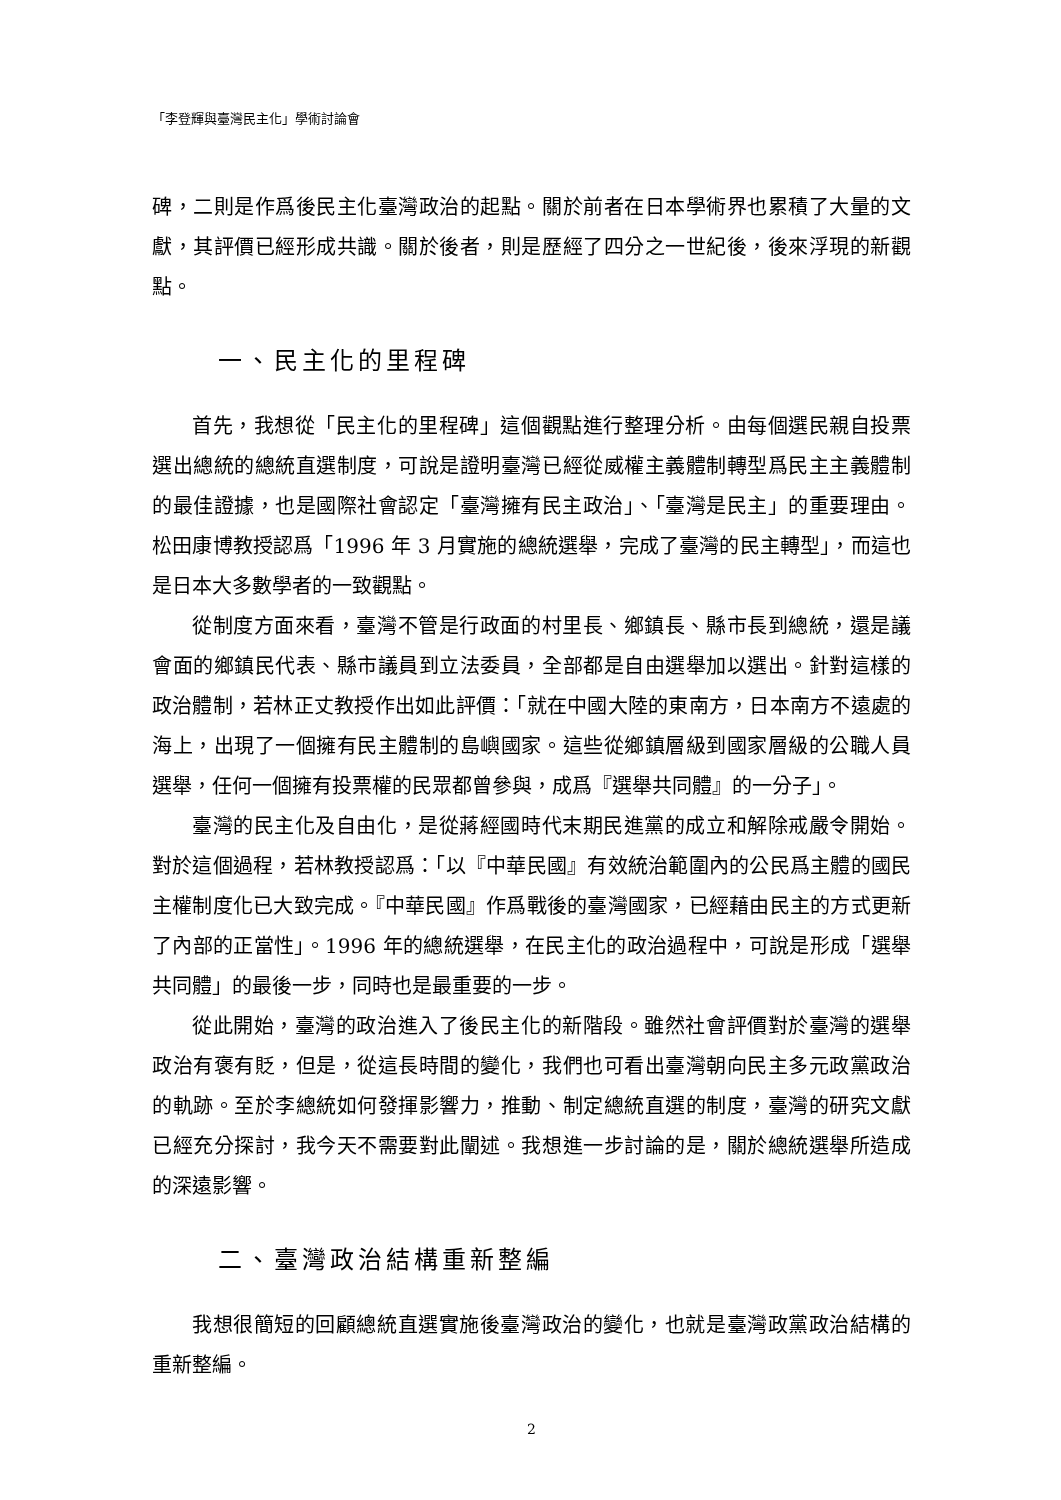「李登輝與臺灣民主化」學術討論會
碑，二則是作爲後民主化臺灣政治的起點。關於前者在日本學術界也累積了大量的文獻，其評價已經形成共識。關於後者，則是歷經了四分之一世紀後，後來浮現的新觀點。
一、民主化的里程碑
首先，我想從「民主化的里程碑」這個觀點進行整理分析。由每個選民親自投票選出總統的總統直選制度，可說是證明臺灣已經從威權主義體制轉型爲民主主義體制的最佳證據，也是國際社會認定「臺灣擁有民主政治」、「臺灣是民主」的重要理由。松田康博教授認爲「1996 年 3 月實施的總統選舉，完成了臺灣的民主轉型」，而這也是日本大多數學者的一致觀點。
從制度方面來看，臺灣不管是行政面的村里長、鄉鎮長、縣市長到總統，還是議會面的鄉鎮民代表、縣市議員到立法委員，全部都是自由選舉加以選出。針對這樣的政治體制，若林正丈教授作出如此評價：「就在中國大陸的東南方，日本南方不遠處的海上，出現了一個擁有民主體制的島嶼國家。這些從鄉鎮層級到國家層級的公職人員選舉，任何一個擁有投票權的民眾都曾參與，成爲『選舉共同體』的一分子」。
臺灣的民主化及自由化，是從蔣經國時代末期民進黨的成立和解除戒嚴令開始。對於這個過程，若林教授認爲：「以『中華民國』有效統治範圍內的公民爲主體的國民主權制度化已大致完成。『中華民國』作爲戰後的臺灣國家，已經藉由民主的方式更新了內部的正當性」。1996 年的總統選舉，在民主化的政治過程中，可說是形成「選舉共同體」的最後一步，同時也是最重要的一步。
從此開始，臺灣的政治進入了後民主化的新階段。雖然社會評價對於臺灣的選舉政治有褒有貶，但是，從這長時間的變化，我們也可看出臺灣朝向民主多元政黨政治的軌跡。至於李總統如何發揮影響力，推動、制定總統直選的制度，臺灣的研究文獻已經充分探討，我今天不需要對此闡述。我想進一步討論的是，關於總統選舉所造成的深遠影響。
二、臺灣政治結構重新整編
我想很簡短的回顧總統直選實施後臺灣政治的變化，也就是臺灣政黨政治結構的重新整編。
2